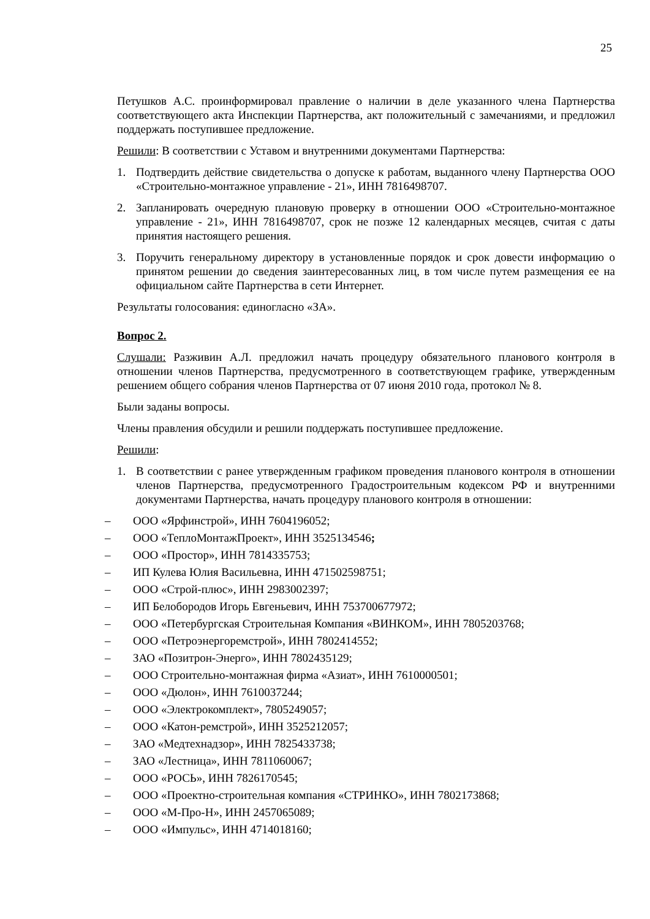25
Петушков А.С. проинформировал правление о наличии в деле указанного члена Партнерства соответствующего акта Инспекции Партнерства, акт положительный с замечаниями, и предложил поддержать поступившее предложение.
Решили: В соответствии с Уставом и внутренними документами Партнерства:
1. Подтвердить действие свидетельства о допуске к работам, выданного члену Партнерства ООО «Строительно-монтажное управление - 21», ИНН 7816498707.
2. Запланировать очередную плановую проверку в отношении ООО «Строительно-монтажное управление - 21», ИНН 7816498707, срок не позже 12 календарных месяцев, считая с даты принятия настоящего решения.
3. Поручить генеральному директору в установленные порядок и срок довести информацию о принятом решении до сведения заинтересованных лиц, в том числе путем размещения ее на официальном сайте Партнерства в сети Интернет.
Результаты голосования: единогласно «ЗА».
Вопрос 2.
Слушали: Разживин А.Л. предложил начать процедуру обязательного планового контроля в отношении членов Партнерства, предусмотренного в соответствующем графике, утвержденным решением общего собрания членов Партнерства от 07 июня 2010 года, протокол № 8.
Были заданы вопросы.
Члены правления обсудили и решили поддержать поступившее предложение.
Решили:
1. В соответствии с ранее утвержденным графиком проведения планового контроля в отношении членов Партнерства, предусмотренного Градостроительным кодексом РФ и внутренними документами Партнерства, начать процедуру планового контроля в отношении:
– ООО «Ярфинстрой», ИНН 7604196052;
– ООО «ТеплоМонтажПроект», ИНН 3525134546;
– ООО «Простор», ИНН 7814335753;
– ИП Кулева Юлия Васильевна, ИНН 471502598751;
– ООО «Строй-плюс», ИНН 2983002397;
– ИП Белобородов Игорь Евгеньевич, ИНН 753700677972;
– ООО «Петербургская Строительная Компания «ВИНКОМ», ИНН 7805203768;
– ООО «Петроэнергоремстрой», ИНН 7802414552;
– ЗАО «Позитрон-Энерго», ИНН 7802435129;
– ООО Строительно-монтажная фирма «Азиат», ИНН 7610000501;
– ООО «Дюлон», ИНН 7610037244;
– ООО «Электрокомплект», 7805249057;
– ООО «Катон-ремстрой», ИНН 3525212057;
– ЗАО «Медтехнадзор», ИНН 7825433738;
– ЗАО «Лестница», ИНН 7811060067;
– ООО «РОСЬ», ИНН 7826170545;
– ООО «Проектно-строительная компания «СТРИНКО», ИНН 7802173868;
– ООО «М-Про-Н», ИНН 2457065089;
– ООО «Импульс», ИНН 4714018160;